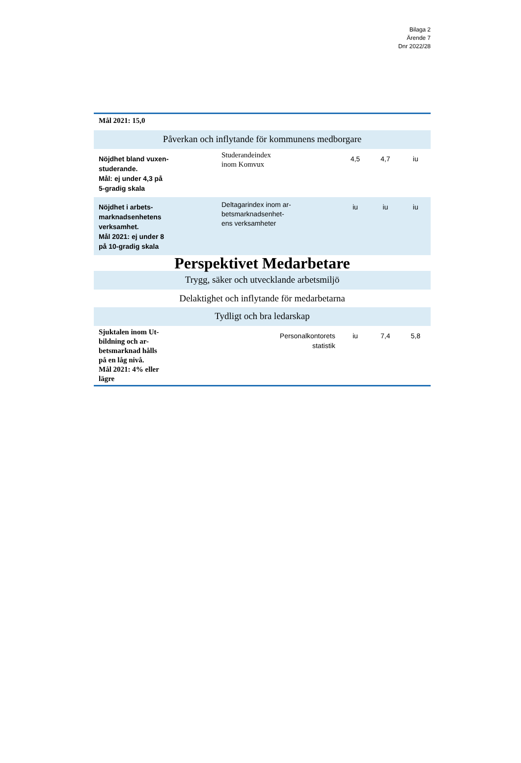Bilaga 2
Ärende 7
Dnr 2022/28
| Mål 2021: 15,0 | | | | |
| Påverkan och inflytande för kommunens medborgare | | | | |
| Nöjdhet bland vuxen- studerande. Mål: ej under 4,3 på 5-gradig skala | Studerandeindex inom Komvux | 4,5 | 4,7 | iu |
| Nöjdhet i arbets- marknadsenhetens verksamhet. Mål 2021: ej under 8 på 10-gradig skala | Deltagarindex inom ar- betsmarknadsenhet- ens verksamheter | iu | iu | iu |
| Perspektivet Medarbetare | | | | |
| Trygg, säker och utvecklande arbetsmiljö | | | | |
| Delaktighet och inflytande för medarbetarna | | | | |
| Tydligt och bra ledarskap | | | | |
| Sjuktalen inom Ut- bildning och ar- betsmarknad hålls på en låg nivå. Mål 2021: 4% eller lägre | Personalkontorets statistik | iu | 7,4 | 5,8 |